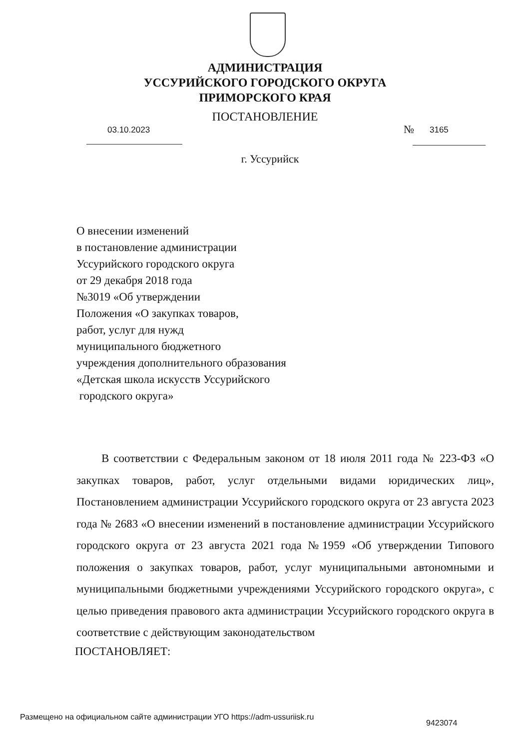АДМИНИСТРАЦИЯ
УССУРИЙСКОГО ГОРОДСКОГО ОКРУГА
ПРИМОРСКОГО КРАЯ
ПОСТАНОВЛЕНИЕ
03.10.2023 № 3165
г. Уссурийск
О внесении изменений
в постановление администрации
Уссурийского городского округа
от 29 декабря 2018 года
№3019 «Об утверждении
Положения «О закупках товаров,
работ, услуг для нужд
муниципального бюджетного
учреждения дополнительного образования
«Детская школа искусств Уссурийского
городского округа»
В соответствии с Федеральным законом от 18 июля 2011 года № 223-ФЗ «О закупках товаров, работ, услуг отдельными видами юридических лиц», Постановлением администрации Уссурийского городского округа от 23 августа 2023 года № 2683 «О внесении изменений в постановление администрации Уссурийского городского округа от 23 августа 2021 года №1959 «Об утверждении Типового положения о закупках товаров, работ, услуг муниципальными автономными и муниципальными бюджетными учреждениями Уссурийского городского округа», с целью приведения правового акта администрации Уссурийского городского округа в соответствие с действующим законодательством
ПОСТАНОВЛЯЕТ:
Размещено на официальном сайте администрации УГО https://adm-ussuriisk.ru
9423074